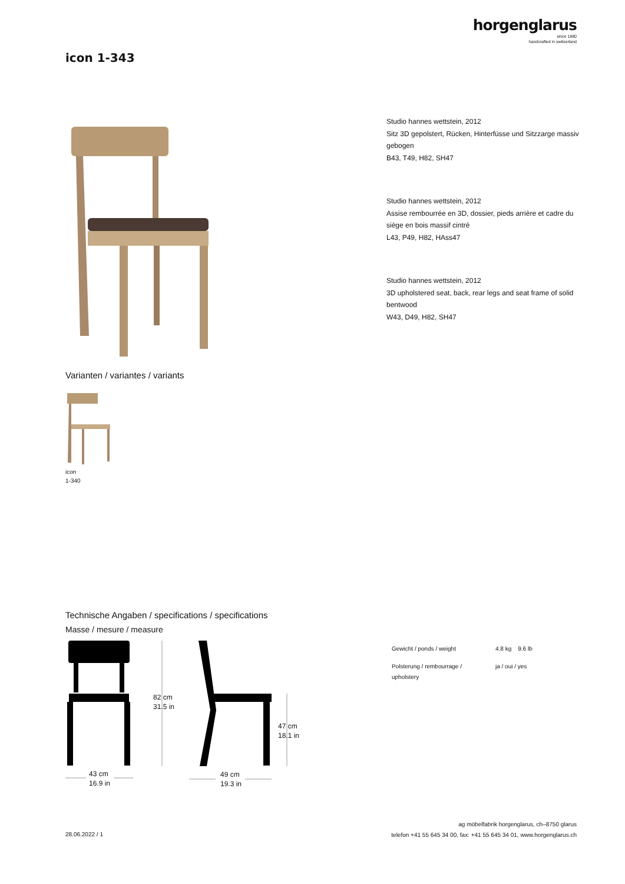horgenglarus
since 1880
handcrafted in switzerland
icon 1-343
Varianten / variantes / variants
icon
1-340
Studio hannes wettstein, 2012
Sitz 3D gepolstert, Rücken, Hinterfüsse und Sitzzarge massiv gebogen
B43, T49, H82, SH47
Studio hannes wettstein, 2012
Assise rembourrée en 3D, dossier, pieds arrière et cadre du siège en bois massif cintré
L43, P49, H82, HAss47
Studio hannes wettstein, 2012
3D upholstered seat, back, rear legs and seat frame of solid bentwood
W43, D49, H82, SH47
Technische Angaben / specifications / specifications
Masse / mesure / measure
82 cm
31.5 in
47 cm
18.1 in
43 cm
16.9 in
49 cm
19.3 in
| Gewicht / ponds / weight | 4.8 kg | 9.6 lb |
| Polsterung / rembourrage / upholstery | ja / oui / yes | |
28.06.2022 / 1
ag möbelfabrik horgenglarus, ch–8750 glarus
telefon +41 55 645 34 00, fax: +41 55 645 34 01, www.horgenglarus.ch